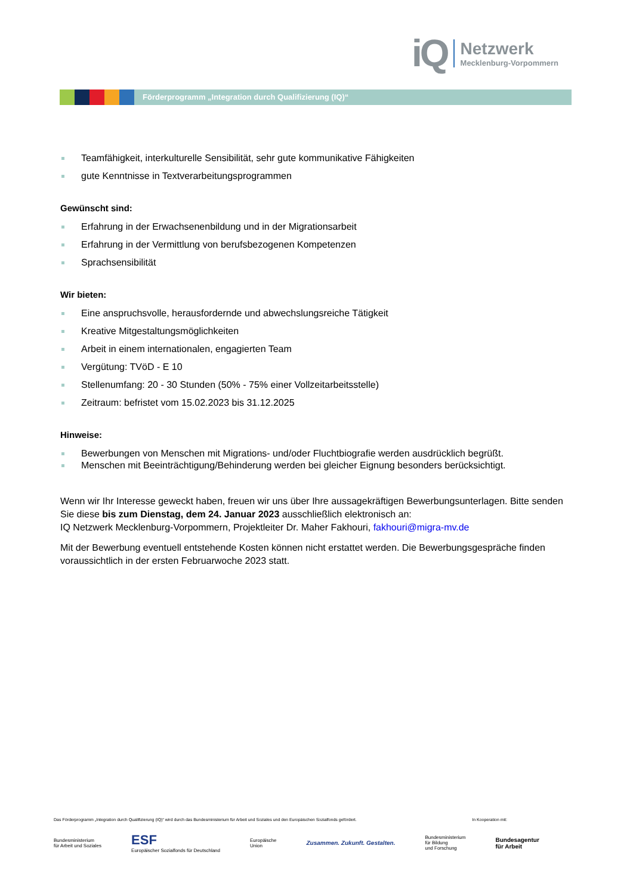iQ
Netzwerk
Mecklenburg-Vorpommern
Förderprogramm „Integration durch Qualifizierung (IQ)“
Teamfähigkeit, interkulturelle Sensibilität, sehr gute kommunikative Fähigkeiten
gute Kenntnisse in Textverarbeitungsprogrammen
Gewünscht sind:
Erfahrung in der Erwachsenenbildung und in der Migrationsarbeit
Erfahrung in der Vermittlung von berufsbezogenen Kompetenzen
Sprachsensibilität
Wir bieten:
Eine anspruchsvolle, herausfordernde und abwechslungsreiche Tätigkeit
Kreative Mitgestaltungsmöglichkeiten
Arbeit in einem internationalen, engagierten Team
Vergütung: TVöD - E 10
Stellenumfang: 20 - 30 Stunden (50% - 75% einer Vollzeitarbeitsstelle)
Zeitraum: befristet vom 15.02.2023 bis 31.12.2025
Hinweise:
Bewerbungen von Menschen mit Migrations- und/oder Fluchtbiografie werden ausdrücklich begrüßt.
Menschen mit Beeinträchtigung/Behinderung werden bei gleicher Eignung besonders berücksichtigt.
Wenn wir Ihr Interesse geweckt haben, freuen wir uns über Ihre aussagekräftigen Bewerbungsunterlagen. Bitte senden Sie diese bis zum Dienstag, dem 24. Januar 2023 ausschließlich elektronisch an:
IQ Netzwerk Mecklenburg-Vorpommern, Projektleiter Dr. Maher Fakhouri, fakhouri@migra-mv.de
Mit der Bewerbung eventuell entstehende Kosten können nicht erstattet werden. Die Bewerbungsgespräche finden voraussichtlich in der ersten Februarwoche 2023 statt.
Das Förderprogramm „Integration durch Qualifizierung (IQ)“ wird durch das Bundesministerium für Arbeit und Soziales und den Europäischen Sozialfonds gefördert. In Kooperation mit:
Bundesministerium
für Arbeit und Soziales ESF
Europäischer Sozialfonds für Deutschland Europäische
Union Zusammen. Zukunft. Gestalten. Bundesministerium
für Bildung
und Forschung Bundesagentur
für Arbeit